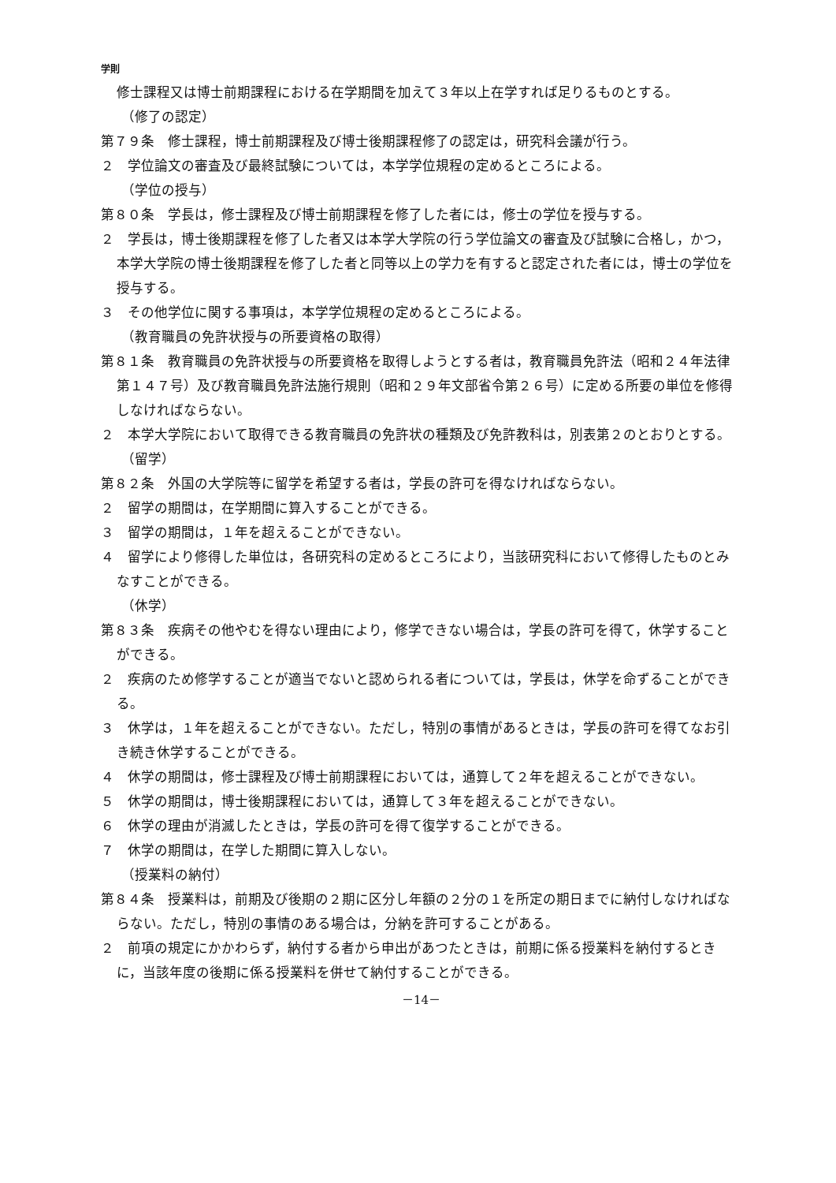学則
修士課程又は博士前期課程における在学期間を加えて３年以上在学すれば足りるものとする。
（修了の認定）
第７９条　修士課程，博士前期課程及び博士後期課程修了の認定は，研究科会議が行う。
２　学位論文の審査及び最終試験については，本学学位規程の定めるところによる。
（学位の授与）
第８０条　学長は，修士課程及び博士前期課程を修了した者には，修士の学位を授与する。
２　学長は，博士後期課程を修了した者又は本学大学院の行う学位論文の審査及び試験に合格し，かつ，本学大学院の博士後期課程を修了した者と同等以上の学力を有すると認定された者には，博士の学位を授与する。
３　その他学位に関する事項は，本学学位規程の定めるところによる。
（教育職員の免許状授与の所要資格の取得）
第８１条　教育職員の免許状授与の所要資格を取得しようとする者は，教育職員免許法（昭和２４年法律第１４７号）及び教育職員免許法施行規則（昭和２９年文部省令第２６号）に定める所要の単位を修得しなければならない。
２　本学大学院において取得できる教育職員の免許状の種類及び免許教科は，別表第２のとおりとする。
（留学）
第８２条　外国の大学院等に留学を希望する者は，学長の許可を得なければならない。
２　留学の期間は，在学期間に算入することができる。
３　留学の期間は，１年を超えることができない。
４　留学により修得した単位は，各研究科の定めるところにより，当該研究科において修得したものとみなすことができる。
（休学）
第８３条　疾病その他やむを得ない理由により，修学できない場合は，学長の許可を得て，休学することができる。
２　疾病のため修学することが適当でないと認められる者については，学長は，休学を命ずることができる。
３　休学は，１年を超えることができない。ただし，特別の事情があるときは，学長の許可を得てなお引き続き休学することができる。
４　休学の期間は，修士課程及び博士前期課程においては，通算して２年を超えることができない。
５　休学の期間は，博士後期課程においては，通算して３年を超えることができない。
６　休学の理由が消滅したときは，学長の許可を得て復学することができる。
７　休学の期間は，在学した期間に算入しない。
（授業料の納付）
第８４条　授業料は，前期及び後期の２期に区分し年額の２分の１を所定の期日までに納付しなければならない。ただし，特別の事情のある場合は，分納を許可することがある。
２　前項の規定にかかわらず，納付する者から申出があつたときは，前期に係る授業料を納付するときに，当該年度の後期に係る授業料を併せて納付することができる。
－14－